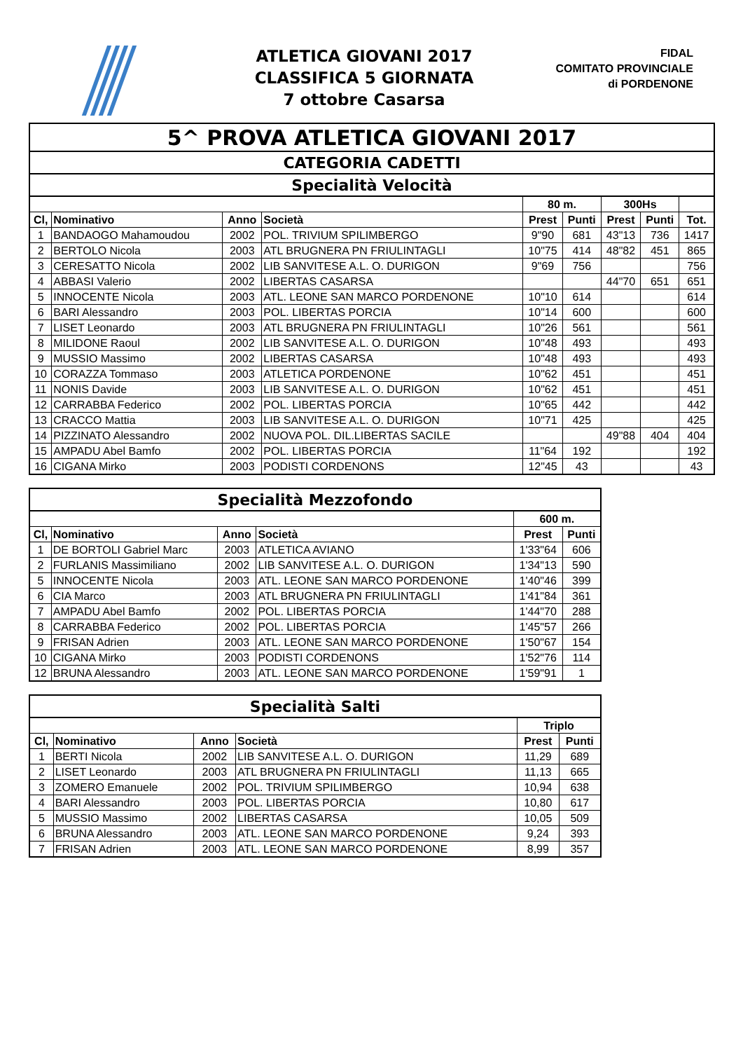ATLETICA GIOVANI 2017
CLASSIFICA 5 GIORNATA
7 ottobre Casarsa
FIDAL
COMITATO PROVINCIALE
di PORDENONE
| 5^ PROVA ATLETICA GIOVANI 2017 | | | | | | | | |
| --- | --- | --- | --- | --- | --- | --- | --- | --- |
| CATEGORIA CADETTI | | | | | | | | |
| Specialità Velocità | | | | | | | | |
| | | | | 80 m. | | 300Hs | | |
| Cl, | Nominativo | Anno | Società | Prest | Punti | Prest | Punti | Tot. |
| 1 | BANDAOGO Mahamoudou | 2002 | POL. TRIVIUM SPILIMBERGO | 9"90 | 681 | 43"13 | 736 | 1417 |
| 2 | BERTOLO Nicola | 2003 | ATL BRUGNERA PN FRIULINTAGLI | 10"75 | 414 | 48"82 | 451 | 865 |
| 3 | CERESATTO Nicola | 2002 | LIB SANVITESE A.L. O. DURIGON | 9"69 | 756 | | | 756 |
| 4 | ABBASI Valerio | 2002 | LIBERTAS CASARSA | | | 44"70 | 651 | 651 |
| 5 | INNOCENTE Nicola | 2003 | ATL. LEONE SAN MARCO PORDENONE | 10"10 | 614 | | | 614 |
| 6 | BARI Alessandro | 2003 | POL. LIBERTAS PORCIA | 10"14 | 600 | | | 600 |
| 7 | LISET Leonardo | 2003 | ATL BRUGNERA PN FRIULINTAGLI | 10"26 | 561 | | | 561 |
| 8 | MILIDONE Raoul | 2002 | LIB SANVITESE A.L. O. DURIGON | 10"48 | 493 | | | 493 |
| 9 | MUSSIO Massimo | 2002 | LIBERTAS CASARSA | 10"48 | 493 | | | 493 |
| 10 | CORAZZA Tommaso | 2003 | ATLETICA PORDENONE | 10"62 | 451 | | | 451 |
| 11 | NONIS Davide | 2003 | LIB SANVITESE A.L. O. DURIGON | 10"62 | 451 | | | 451 |
| 12 | CARRABBA Federico | 2002 | POL. LIBERTAS PORCIA | 10"65 | 442 | | | 442 |
| 13 | CRACCO Mattia | 2003 | LIB SANVITESE A.L. O. DURIGON | 10"71 | 425 | | | 425 |
| 14 | PIZZINATO Alessandro | 2002 | NUOVA POL. DIL.LIBERTAS SACILE | | | 49"88 | 404 | 404 |
| 15 | AMPADU Abel Bamfo | 2002 | POL. LIBERTAS PORCIA | 11"64 | 192 | | | 192 |
| 16 | CIGANA Mirko | 2003 | PODISTI CORDENONS | 12"45 | 43 | | | 43 |
| Specialità Mezzofondo | | | | | |
| --- | --- | --- | --- | --- | --- |
| | | | | 600 m. | |
| Cl, | Nominativo | Anno | Società | Prest | Punti |
| 1 | DE BORTOLI Gabriel Marc | 2003 | ATLETICA AVIANO | 1'33"64 | 606 |
| 2 | FURLANIS Massimiliano | 2002 | LIB SANVITESE A.L. O. DURIGON | 1'34"13 | 590 |
| 5 | INNOCENTE Nicola | 2003 | ATL. LEONE SAN MARCO PORDENONE | 1'40"46 | 399 |
| 6 | CIA Marco | 2003 | ATL BRUGNERA PN FRIULINTAGLI | 1'41"84 | 361 |
| 7 | AMPADU Abel Bamfo | 2002 | POL. LIBERTAS PORCIA | 1'44"70 | 288 |
| 8 | CARRABBA Federico | 2002 | POL. LIBERTAS PORCIA | 1'45"57 | 266 |
| 9 | FRISAN Adrien | 2003 | ATL. LEONE SAN MARCO PORDENONE | 1'50"67 | 154 |
| 10 | CIGANA Mirko | 2003 | PODISTI CORDENONS | 1'52"76 | 114 |
| 12 | BRUNA Alessandro | 2003 | ATL. LEONE SAN MARCO PORDENONE | 1'59"91 | 1 |
| Specialità Salti | | | | | |
| --- | --- | --- | --- | --- | --- |
| | | | | Triplo | |
| Cl, | Nominativo | Anno | Società | Prest | Punti |
| 1 | BERTI Nicola | 2002 | LIB SANVITESE A.L. O. DURIGON | 11,29 | 689 |
| 2 | LISET Leonardo | 2003 | ATL BRUGNERA PN FRIULINTAGLI | 11,13 | 665 |
| 3 | ZOMERO Emanuele | 2002 | POL. TRIVIUM SPILIMBERGO | 10,94 | 638 |
| 4 | BARI Alessandro | 2003 | POL. LIBERTAS PORCIA | 10,80 | 617 |
| 5 | MUSSIO Massimo | 2002 | LIBERTAS CASARSA | 10,05 | 509 |
| 6 | BRUNA Alessandro | 2003 | ATL. LEONE SAN MARCO PORDENONE | 9,24 | 393 |
| 7 | FRISAN Adrien | 2003 | ATL. LEONE SAN MARCO PORDENONE | 8,99 | 357 |